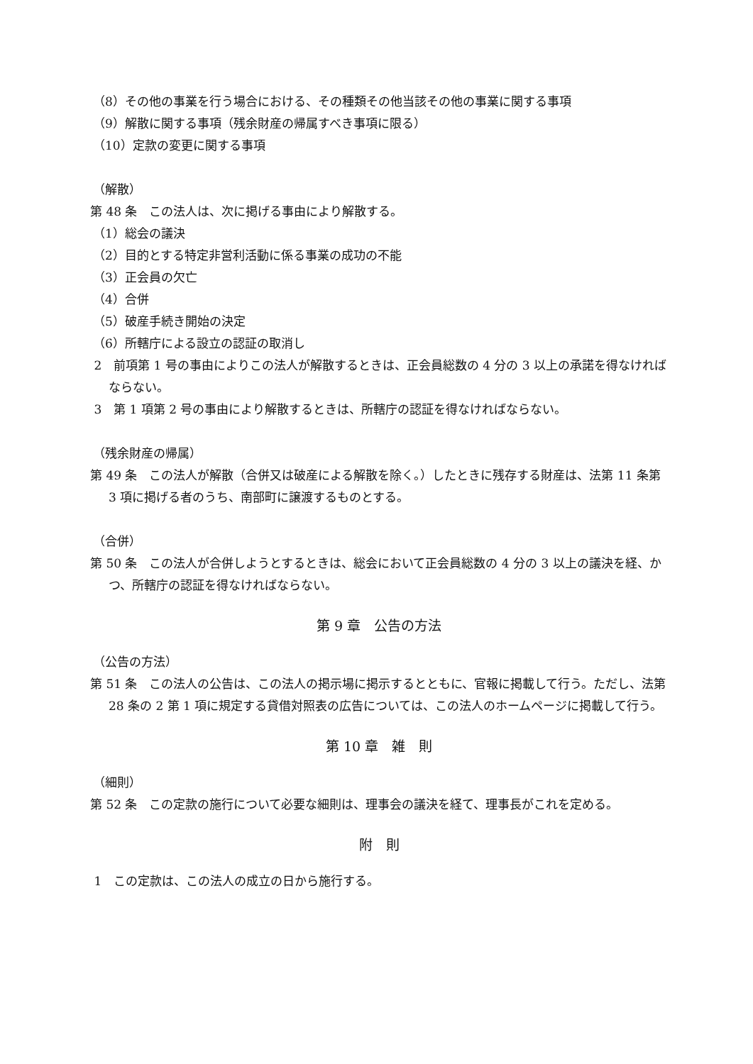（8）その他の事業を行う場合における、その種類その他当該その他の事業に関する事項
（9）解散に関する事項（残余財産の帰属すべき事項に限る）
（10）定款の変更に関する事項
（解散）
第 48 条　この法人は、次に掲げる事由により解散する。
（1）総会の議決
（2）目的とする特定非営利活動に係る事業の成功の不能
（3）正会員の欠亡
（4）合併
（5）破産手続き開始の決定
（6）所轄庁による設立の認証の取消し
2　前項第 1 号の事由によりこの法人が解散するときは、正会員総数の 4 分の 3 以上の承諾を得なければならない。
3　第 1 項第 2 号の事由により解散するときは、所轄庁の認証を得なければならない。
（残余財産の帰属）
第 49 条　この法人が解散（合併又は破産による解散を除く。）したときに残存する財産は、法第 11 条第 3 項に掲げる者のうち、南部町に譲渡するものとする。
（合併）
第 50 条　この法人が合併しようとするときは、総会において正会員総数の 4 分の 3 以上の議決を経、かつ、所轄庁の認証を得なければならない。
第 9 章　公告の方法
（公告の方法）
第 51 条　この法人の公告は、この法人の掲示場に掲示するとともに、官報に掲載して行う。ただし、法第 28 条の 2 第 1 項に規定する貸借対照表の広告については、この法人のホームページに掲載して行う。
第 10 章　雑　則
（細則）
第 52 条　この定款の施行について必要な細則は、理事会の議決を経て、理事長がこれを定める。
附　則
1　この定款は、この法人の成立の日から施行する。